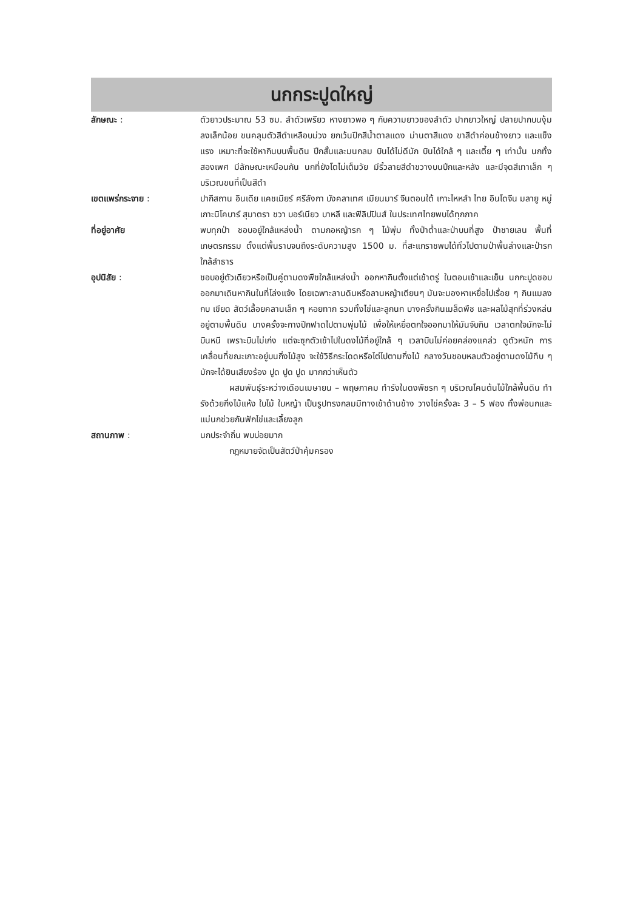นกกระปูดใหญ่
ลักษณะ : ตัวยาวประมาณ 53 ซม. ลำตัวเพรียว หางยาวพอ ๆ กับความยาวของลำตัว ปากยาวใหญ่ ปลายปากบนงุ้มลงเล็กน้อย ขนคลุมตัวสีดำเหลือบม่วง ยกเว้นปีกสีน้ำตาลแดง ม่านตาสีแดง ขาสีดำค่อนข้างยาว และแข็งแรง เหมาะที่จะใช้หากินบนพื้นดิน ปีกสั้นและมนกลม บินได้ไม่ดีนัก บินได้ใกล้ ๆ และเตี้ย ๆ เท่านั้น นกทั้งสองเพศ มีลักษณะเหมือนกัน นกที่ยังโตไม่เต็มวัย มีริ้วลายสีดำขวางบนปีกและหลัง และมีจุดสีเทาเล็ก ๆ บริเวณขนที่เป็นสีดำ
เขตแพร่กระจาย : ปากีสถาน อินเดีย แคชเมียร์ ศรีลังกา บังคลาเทศ เมียนมาร์ จีนตอนใต้ เกาะไหหลำ ไทย อินโดจีน มลายู หมู่เกาะนิโคบาร์ สุมาตรา ชวา บอร์เนียว บาหลี และฟิลิปปินส์ ในประเทศไทยพบได้ทุกภาค
ที่อยู่อาศัย พบทุกป่า ชอบอยู่ใกล้แหล่งน้ำ ตามกอหญ้ารก ๆ ไม้พุ่ม ทั้งป่าต่ำและป่าบนที่สูง ป่าชายเลน พื้นที่เกษตรกรรม ตั้งแต่พื้นราบจนถึงระดับความสูง 1500 ม. ที่สะแกราชพบได้ทั่วไปตามป่าพื้นล่างและป่ารกใกล้ลำธาร
อุปนิสัย : ชอบอยู่ตัวเดียวหรือเป็นคู่ตามดงพืชใกล้แหล่งน้ำ ออกหากินตั้งแต่เช้าตรู่ ในตอนเช้าและเย็น นกกะปูดชอบออกมาเดินหากินในที่โล่งแจ้ง โดยเฉพาะลานดินหรือลานหญ้าเตียนๆ มันจะมองหาเหยื่อไปเรื่อย ๆ กินแมลง กบ เขียด สัตว์เลื้อยคลานเล็ก ๆ หอยทาก รวมทั้งไข่และลูกนก บางครั้งกินเมล็ดพืช และผลไม้สุกที่ร่วงหล่นอยู่ตามพื้นดิน บางครั้งจะกางปีกฟาดไปตามพุ่มไม้ เพื่อให้เหยื่อตกใจออกมาให้มันจับกิน เวลาตกใจมักจะไม่บินหนี เพราะบินไม่เก่ง แต่จะซุกตัวเข้าไปในดงไม้ที่อยู่ใกล้ ๆ เวลาบินไม่ค่อยคล่องแคล่ว ดูตัวหนัก การเคลื่อนที่ขณะเกาะอยู่บนกิ่งไม้สูง จะใช้วิธีกระโดดหรือไต่ไปตามกิ่งไม้ กลางวันชอบหลบตัวอยู่ตามดงไม้ทึบ ๆ มักจะได้ยินเสียงร้อง ปูด ปูด ปูด มากกว่าเห็นตัว
ผสมพันธุ์ระหว่างเดือนเมษายน – พฤษภาคม ทำรังในดงพืชรก ๆ บริเวณโคนต้นไม้ใกล้พื้นดิน ทำรังด้วยกิ่งไม้แห้ง ใบไม้ ใบหญ้า เป็นรูปทรงกลมมีทางเข้าด้านข้าง วางไข่ครั้งละ 3 – 5 ฟอง ทั้งพ่อนกและแม่นกช่วยกันฟักไข่และเลี้ยงลูก
สถานภาพ : นกประจำถิ่น พบบ่อยมาก
กฎหมายจัดเป็นสัตว์ป่าคุ้มครอง